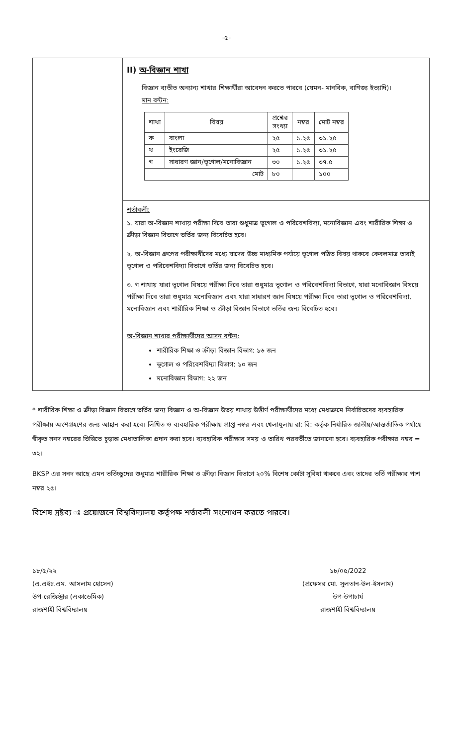-৫-
II) অ-বিজ্ঞান শাখা
বিজ্ঞান ব্যতীত অন্যান্য শাখার শিক্ষার্থীরা আবেদন করতে পারবে (যেমন- মানবিক, বাণিজ্য ইত্যাদি)।
মান বন্টন:
| শাখা | বিষয় | প্রশ্নের সংখ্যা | নম্বর | মোট নম্বর |
| --- | --- | --- | --- | --- |
| ক | বাংলা | ২৫ | ১.২৫ | ৩১.২৫ |
| খ | ইংরেজি | ২৫ | ১.২৫ | ৩১.২৫ |
| গ | সাধারণ জ্ঞান/ভূগোল/মনোবিজ্ঞান | ৩০ | ১.২৫ | ৩৭.৫ |
| মোট | | ৮০ | | ১০০ |
শর্তাবলী:
১. যারা অ-বিজ্ঞান শাখায় পরীক্ষা দিবে তারা শুধুমাত্র ভূগোল ও পরিবেশবিদ্যা, মনোবিজ্ঞান এবং শারীরিক শিক্ষা ও ক্রীড়া বিজ্ঞান বিভাগে ভর্তির জন্য বিবেচিত হবে।
২. অ-বিজ্ঞান গ্রুপের পরীক্ষার্থীদের মধ্যে যাদের উচ্চ মাধ্যমিক পর্যায়ে ভূগোল পঠিত বিষয় থাকবে কেবলমাত্র তারাই ভূগোল ও পরিবেশবিদ্যা বিভাগে ভর্তির জন্য বিবেচিত হবে।
৩. গ শাখায় যারা ভূগোল বিষয়ে পরীক্ষা দিবে তারা শুধুমাত্র ভূগোল ও পরিবেশবিদ্যা বিভাগে, যারা মনোবিজ্ঞান বিষয়ে পরীক্ষা দিবে তারা শুধুমাত্র মনোবিজ্ঞান এবং যারা সাধারণ জ্ঞান বিষয়ে পরীক্ষা দিবে তারা ভূগোল ও পরিবেশবিদ্যা, মনোবিজ্ঞান এবং শারীরিক শিক্ষা ও ক্রীড়া বিজ্ঞান বিভাগে ভর্তির জন্য বিবেচিত হবে।
অ-বিজ্ঞান শাখার পরীক্ষার্থীদের আসন বন্টন:
শারীরিক শিক্ষা ও ক্রীড়া বিজ্ঞান বিভাগ: ১৬ জন
ভূগোল ও পরিবেশবিদ্যা বিভাগ: ১০ জন
মনোবিজ্ঞান বিভাগ: ২২ জন
* শারীরিক শিক্ষা ও ক্রীড়া বিজ্ঞান বিভাগে ভর্তির জন্য বিজ্ঞান ও অ-বিজ্ঞান উভয় শাখায় উত্তীর্ণ পরীক্ষার্থীদের মধ্যে মেধাক্রমে নির্বাচিতদের ব্যবহারিক পরীক্ষায় অংশগ্রহণের জন্য আহ্বান করা হবে। লিখিত ও ব্যবহারিক পরীক্ষায় প্রাপ্ত নম্বর এবং খেলাধুলায় রা: বি: কর্তৃক নির্ধারিত জাতীয়/আন্তর্জাতিক পর্যায়ে স্বীকৃত সনদ নম্বরের ভিত্তিতে চূড়ান্ত মেধাতালিকা প্রদান করা হবে। ব্যবহারিক পরীক্ষার সময় ও তারিখ পরবর্তীতে জানানো হবে। ব্যবহারিক পরীক্ষার নম্বর = ৩২।
BKSP এর সনদ আছে এমন ভর্তিচ্ছুদের শুধুমাত্র শারীরিক শিক্ষা ও ক্রীড়া বিজ্ঞান বিভাগে ২০% বিশেষ কোটা সুবিধা থাকবে এবং তাদের ভর্তি পরীক্ষার পাশ নম্বর ২৫।
বিশেষ দ্রষ্টব্য ঃ প্রয়োজনে বিশ্ববিদ্যালয় কর্তৃপক্ষ শর্তাবলী সংশোধন করতে পারবে।
১৮/৫/২২
(এ.এইচ.এম. আসলাম হোসেন)
উপ-রেজিস্ট্রার (একাডেমিক)
রাজশাহী বিশ্ববিদ্যালয়
১৮/০৫/2022
(প্রফেসর মো. সুলতান-উল-ইসলাম)
উপ-উপাচার্য
রাজশাহী বিশ্ববিদ্যালয়